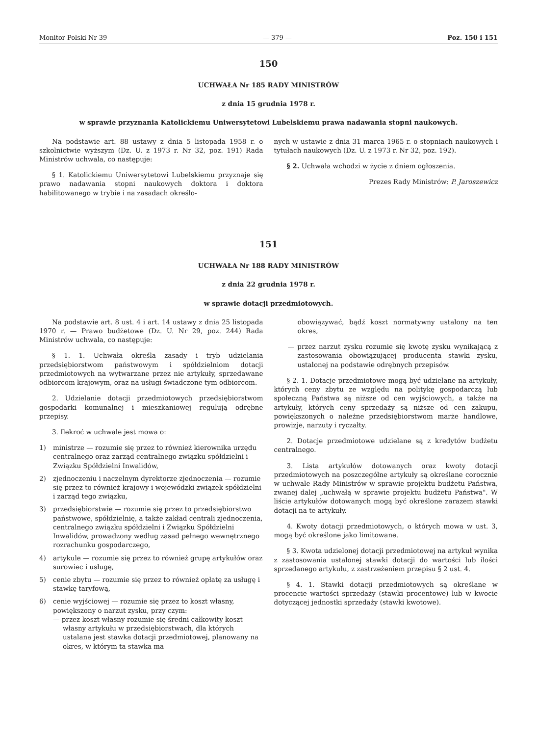Monitor Polski Nr 39 — 379 — Poz. 150 i 151
150
UCHWAŁA Nr 185 RADY MINISTRÓW
z dnia 15 grudnia 1978 r.
w sprawie przyznania Katolickiemu Uniwersytetowi Lubelskiemu prawa nadawania stopni naukowych.
Na podstawie art. 88 ustawy z dnia 5 listopada 1958 r. o szkolnictwie wyższym (Dz. U. z 1973 r. Nr 32, poz. 191) Rada Ministrów uchwala, co następuje:
§ 1. Katolickiemu Uniwersytetowi Lubelskiemu przyznaje się prawo nadawania stopni naukowych doktora i doktora habilitowanego w trybie i na zasadach określo-
nych w ustawie z dnia 31 marca 1965 r. o stopniach naukowych i tytułach naukowych (Dz. U. z 1973 r. Nr 32, poz. 192).
§ 2. Uchwała wchodzi w życie z dniem ogłoszenia.
Prezes Rady Ministrów: P. Jaroszewicz
151
UCHWAŁA Nr 188 RADY MINISTRÓW
z dnia 22 grudnia 1978 r.
w sprawie dotacji przedmiotowych.
Na podstawie art. 8 ust. 4 i art. 14 ustawy z dnia 25 listopada 1970 r. — Prawo budżetowe (Dz. U. Nr 29, poz. 244) Rada Ministrów uchwala, co następuje:
§ 1. 1. Uchwała określa zasady i tryb udzielania przedsiębiorstwom państwowym i spółdzielniom dotacji przedmiotowych na wytwarzane przez nie artykuły, sprzedawane odbiorcom krajowym, oraz na usługi świadczone tym odbiorcom.
2. Udzielanie dotacji przedmiotowych przedsiębiorstwom gospodarki komunalnej i mieszkaniowej regulują odrębne przepisy.
3. Ilekroć w uchwale jest mowa o:
1) ministrze — rozumie się przez to również kierownika urzędu centralnego oraz zarząd centralnego związku spółdzielni i Związku Spółdzielni Inwalidów,
2) zjednoczeniu i naczelnym dyrektorze zjednoczenia — rozumie się przez to również krajowy i wojewódzki związek spółdzielni i zarząd tego związku,
3) przedsiębiorstwie — rozumie się przez to przedsiębiorstwo państwowe, spółdzielnię, a także zakład centrali zjednoczenia, centralnego związku spółdzielni i Związku Spółdzielni Inwalidów, prowadzony według zasad pełnego wewnętrznego rozrachunku gospodarczego,
4) artykule — rozumie się przez to również grupę artykułów oraz surowiec i usługę,
5) cenie zbytu — rozumie się przez to również opłatę za usługę i stawkę taryfową,
6) cenie wyjściowej — rozumie się przez to koszt własny, powiększony o narzut zysku, przy czym:
— przez koszt własny rozumie się średni całkowity koszt własny artykułu w przedsiębiorstwach, dla których ustalana jest stawka dotacji przedmiotowej, planowany na okres, w którym ta stawka ma
obowiązywać, bądź koszt normatywny ustalony na ten okres,
— przez narzut zysku rozumie się kwotę zysku wynikającą z zastosowania obowiązującej producenta stawki zysku, ustalonej na podstawie odrębnych przepisów.
§ 2. 1. Dotacje przedmiotowe mogą być udzielane na artykuły, których ceny zbytu ze względu na politykę gospodarczą lub społeczną Państwa są niższe od cen wyjściowych, a także na artykuły, których ceny sprzedaży są niższe od cen zakupu, powiększonych o należne przedsiębiorstwom marże handlowe, prowizje, narzuty i ryczałty.
2. Dotacje przedmiotowe udzielane są z kredytów budżetu centralnego.
3. Lista artykułów dotowanych oraz kwoty dotacji przedmiotowych na poszczególne artykuły są określane corocznie w uchwale Rady Ministrów w sprawie projektu budżetu Państwa, zwanej dalej „uchwałą w sprawie projektu budżetu Państwa". W liście artykułów dotowanych mogą być określone zarazem stawki dotacji na te artykuły.
4. Kwoty dotacji przedmiotowych, o których mowa w ust. 3, mogą być określone jako limitowane.
§ 3. Kwota udzielonej dotacji przedmiotowej na artykuł wynika z zastosowania ustalonej stawki dotacji do wartości lub ilości sprzedanego artykułu, z zastrzeżeniem przepisu § 2 ust. 4.
§ 4. 1. Stawki dotacji przedmiotowych są określane w procencie wartości sprzedaży (stawki procentowe) lub w kwocie dotyczącej jednostki sprzedaży (stawki kwotowe).